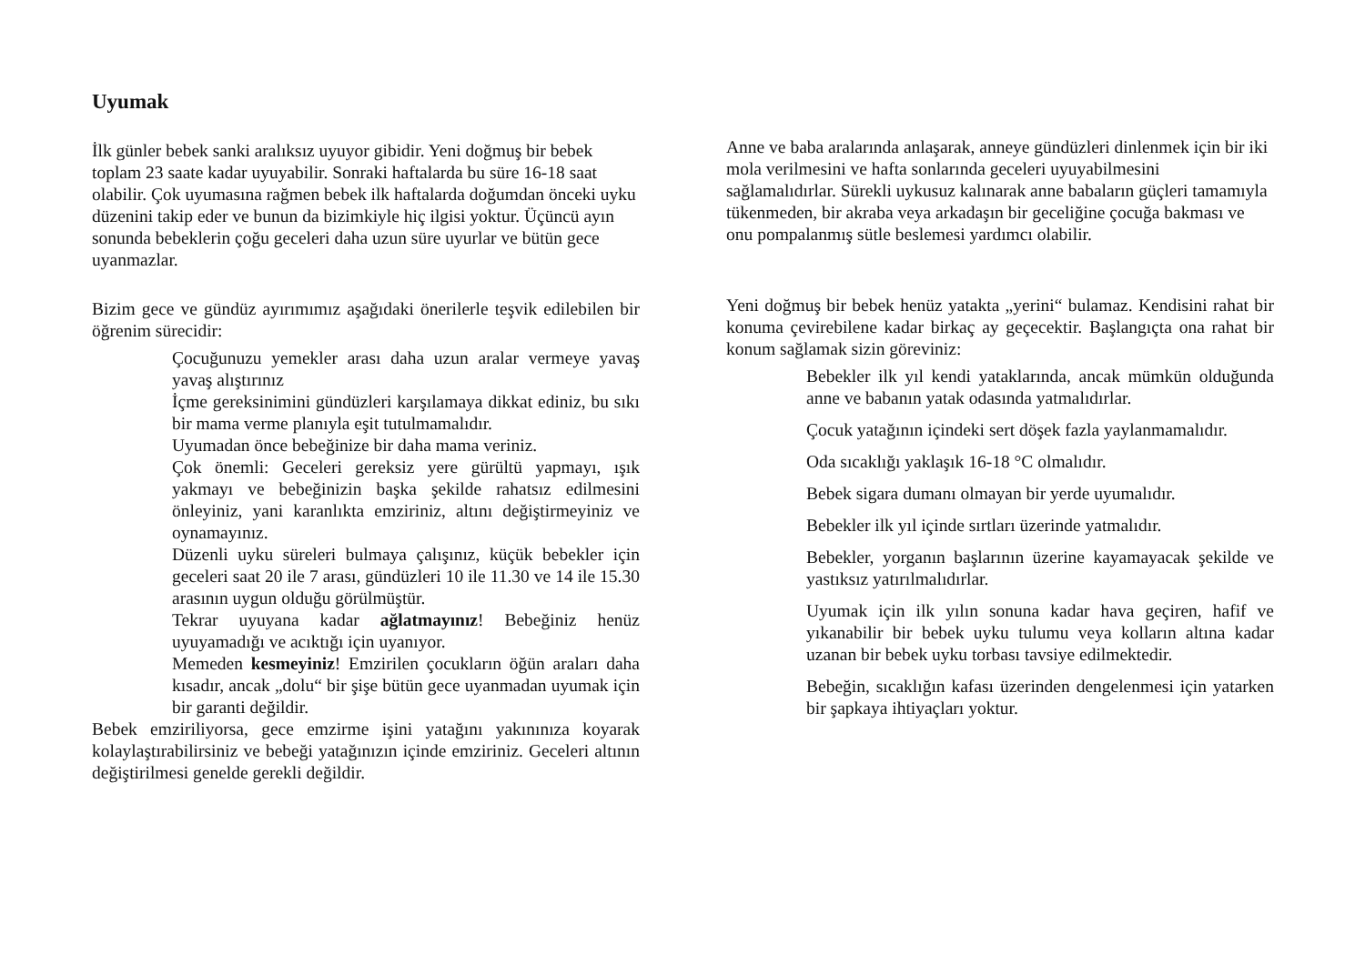Uyumak
İlk günler bebek sanki aralıksız uyuyor gibidir. Yeni doğmuş bir bebek toplam 23 saate kadar uyuyabilir. Sonraki haftalarda bu süre 16-18 saat olabilir. Çok uyumasına rağmen bebek ilk haftalarda doğumdan önceki uyku düzenini takip eder ve bunun da bizimkiyle hiç ilgisi yoktur. Üçüncü ayın sonunda bebeklerin çoğu geceleri daha uzun süre uyurlar ve bütün gece uyanmazlar.
Bizim gece ve gündüz ayırımımız aşağıdaki önerilerle teşvik edilebilen bir öğrenim sürecidir:
Çocuğunuzu yemekler arası daha uzun aralar vermeye yavaş yavaş alıştırınız
İçme gereksinimini gündüzleri karşılamaya dikkat ediniz, bu sıkı bir mama verme planıyla eşit tutulmamalıdır.
Uyumadan önce bebeğinize bir daha mama veriniz.
Çok önemli: Geceleri gereksiz yere gürültü yapmayı, ışık yakmayı ve bebeğinizin başka şekilde rahatsız edilmesini önleyiniz, yani karanlıkta emziriniz, altını değiştirmeyiniz ve oynamayınız.
Düzenli uyku süreleri bulmaya çalışınız, küçük bebekler için geceleri saat 20 ile 7 arası, gündüzleri 10 ile 11.30 ve 14 ile 15.30 arasının uygun olduğu görülmüştür.
Tekrar uyuyana kadar ağlatmayınız! Bebeğiniz henüz uyuyamadığı ve acıktığı için uyanıyor.
Memeden kesmeyiniz! Emzirilen çocukların öğün araları daha kısadır, ancak „dolu“ bir şişe bütün gece uyanmadan uyumak için bir garanti değildir.
Bebek emziriliyorsa, gece emzirme işini yatağını yakınınıza koyarak kolaylaştırabilirsiniz ve bebeği yatağınızın içinde emziriniz. Geceleri altının değiştirilmesi genelde gerekli değildir.
Anne ve baba aralarında anlaşarak, anneye gündüzleri dinlenmek için bir iki mola verilmesini ve hafta sonlarında geceleri uyuyabilmesini sağlamalıdırlar. Sürekli uykusuz kalınarak anne babaların güçleri tamamıyla tükenmeden, bir akraba veya arkadaşın bir geceliğine çocuğa bakması ve onu pompalanmış sütle beslemesi yardımcı olabilir.
Yeni doğmuş bir bebek henüz yatakta „yerini“ bulamaz. Kendisini rahat bir konuma çevirebilene kadar birkaç ay geçecektir. Başlangıçta ona rahat bir konum sağlamak sizin göreviniz:
Bebekler ilk yıl kendi yataklarında, ancak mümkün olduğunda anne ve babanın yatak odasında yatmalıdırlar.
Çocuk yatağının içindeki sert döşek fazla yaylanmamalıdır.
Oda sıcaklığı yaklaşık 16-18 °C olmalıdır.
Bebek sigara dumanı olmayan bir yerde uyumalıdır.
Bebekler ilk yıl içinde sırtları üzerinde yatmalıdır.
Bebekler, yorganın başlarının üzerine kayamayacak şekilde ve yastıksız yatırılmalıdırlar.
Uyumak için ilk yılın sonuna kadar hava geçiren, hafif ve yıkanabilir bir bebek uyku tulumu veya kolların altına kadar uzanan bir bebek uyku torbası tavsiye edilmektedir.
Bebeğin, sıcaklığın kafası üzerinden dengelenmesi için yatarken bir şapkaya ihtiyaçları yoktur.